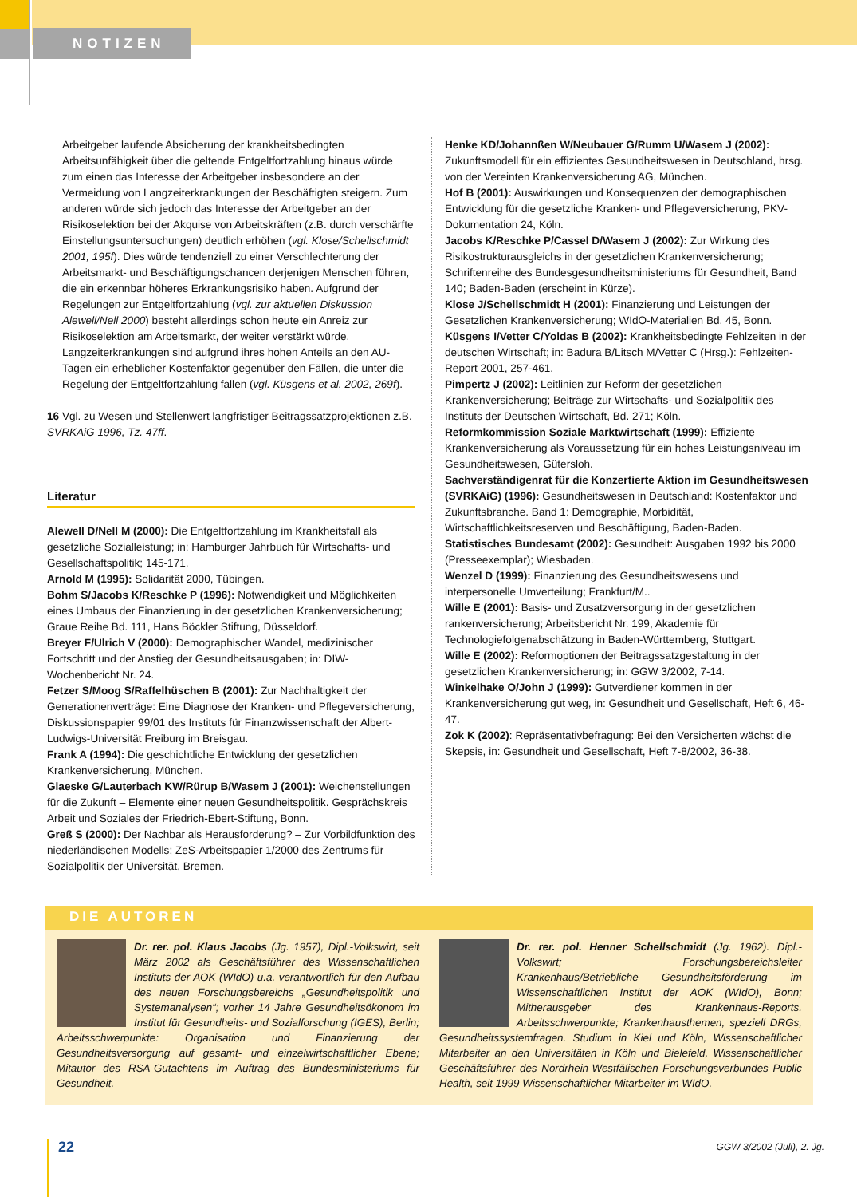NOTIZEN
Arbeitgeber laufende Absicherung der krankheitsbedingten Arbeitsunfähigkeit über die geltende Entgeltfortzahlung hinaus würde zum einen das Interesse der Arbeitgeber insbesondere an der Vermeidung von Langzeiterkrankungen der Beschäftigten steigern. Zum anderen würde sich jedoch das Interesse der Arbeitgeber an der Risikoselektion bei der Akquise von Arbeitskräften (z.B. durch verschärfte Einstellungsuntersuchungen) deutlich erhöhen (vgl. Klose/Schellschmidt 2001, 195f). Dies würde tendenziell zu einer Verschlechterung der Arbeitsmarkt- und Beschäftigungschancen derjenigen Menschen führen, die ein erkennbar höheres Erkrankungsrisiko haben. Aufgrund der Regelungen zur Entgeltfortzahlung (vgl. zur aktuellen Diskussion Alewell/Nell 2000) besteht allerdings schon heute ein Anreiz zur Risikoselektion am Arbeitsmarkt, der weiter verstärkt würde. Langzeiterkrankungen sind aufgrund ihres hohen Anteils an den AU-Tagen ein erheblicher Kostenfaktor gegenüber den Fällen, die unter die Regelung der Entgeltfortzahlung fallen (vgl. Küsgens et al. 2002, 269f).
16 Vgl. zu Wesen und Stellenwert langfristiger Beitragssatzprojektionen z.B. SVRKAiG 1996, Tz. 47ff.
Literatur
Alewell D/Nell M (2000): Die Entgeltfortzahlung im Krankheitsfall als gesetzliche Sozialleistung; in: Hamburger Jahrbuch für Wirtschafts- und Gesellschaftspolitik; 145-171.
Arnold M (1995): Solidarität 2000, Tübingen.
Bohm S/Jacobs K/Reschke P (1996): Notwendigkeit und Möglichkeiten eines Umbaus der Finanzierung in der gesetzlichen Krankenversicherung; Graue Reihe Bd. 111, Hans Böckler Stiftung, Düsseldorf.
Breyer F/Ulrich V (2000): Demographischer Wandel, medizinischer Fortschritt und der Anstieg der Gesundheitsausgaben; in: DIW-Wochenbericht Nr. 24.
Fetzer S/Moog S/Raffelhüschen B (2001): Zur Nachhaltigkeit der Generationenverträge: Eine Diagnose der Kranken- und Pflegeversicherung, Diskussionspapier 99/01 des Instituts für Finanzwissenschaft der Albert-Ludwigs-Universität Freiburg im Breisgau.
Frank A (1994): Die geschichtliche Entwicklung der gesetzlichen Krankenversicherung, München.
Glaeske G/Lauterbach KW/Rürup B/Wasem J (2001): Weichenstellungen für die Zukunft – Elemente einer neuen Gesundheitspolitik. Gesprächskreis Arbeit und Soziales der Friedrich-Ebert-Stiftung, Bonn.
Greß S (2000): Der Nachbar als Herausforderung? – Zur Vorbildfunktion des niederländischen Modells; ZeS-Arbeitspapier 1/2000 des Zentrums für Sozialpolitik der Universität, Bremen.
Henke KD/Johannßen W/Neubauer G/Rumm U/Wasem J (2002): Zukunftsmodell für ein effizientes Gesundheitswesen in Deutschland, hrsg. von der Vereinten Krankenversicherung AG, München.
Hof B (2001): Auswirkungen und Konsequenzen der demographischen Entwicklung für die gesetzliche Kranken- und Pflegeversicherung, PKV-Dokumentation 24, Köln.
Jacobs K/Reschke P/Cassel D/Wasem J (2002): Zur Wirkung des Risikostrukturausgleichs in der gesetzlichen Krankenversicherung; Schriftenreihe des Bundesgesundheitsministeriums für Gesundheit, Band 140; Baden-Baden (erscheint in Kürze).
Klose J/Schellschmidt H (2001): Finanzierung und Leistungen der Gesetzlichen Krankenversicherung; WIdO-Materialien Bd. 45, Bonn.
Küsgens I/Vetter C/Yoldas B (2002): Krankheitsbedingte Fehlzeiten in der deutschen Wirtschaft; in: Badura B/Litsch M/Vetter C (Hrsg.): Fehlzeiten-Report 2001, 257-461.
Pimpertz J (2002): Leitlinien zur Reform der gesetzlichen Krankenversicherung; Beiträge zur Wirtschafts- und Sozialpolitik des Instituts der Deutschen Wirtschaft, Bd. 271; Köln.
Reformkommission Soziale Marktwirtschaft (1999): Effiziente Krankenversicherung als Voraussetzung für ein hohes Leistungsniveau im Gesundheitswesen, Gütersloh.
Sachverständigenrat für die Konzertierte Aktion im Gesundheitswesen (SVRKAiG) (1996): Gesundheitswesen in Deutschland: Kostenfaktor und Zukunftsbranche. Band 1: Demographie, Morbidität, Wirtschaftlichkeitsreserven und Beschäftigung, Baden-Baden.
Statistisches Bundesamt (2002): Gesundheit: Ausgaben 1992 bis 2000 (Presseexemplar); Wiesbaden.
Wenzel D (1999): Finanzierung des Gesundheitswesens und interpersonelle Umverteilung; Frankfurt/M..
Wille E (2001): Basis- und Zusatzversorgung in der gesetzlichen rankenversicherung; Arbeitsbericht Nr. 199, Akademie für Technologiefolgenabschätzung in Baden-Württemberg, Stuttgart.
Wille E (2002): Reformoptionen der Beitragssatzgestaltung in der gesetzlichen Krankenversicherung; in: GGW 3/2002, 7-14.
Winkelhake O/John J (1999): Gutverdiener kommen in der Krankenversicherung gut weg, in: Gesundheit und Gesellschaft, Heft 6, 46-47.
Zok K (2002): Repräsentativbefragung: Bei den Versicherten wächst die Skepsis, in: Gesundheit und Gesellschaft, Heft 7-8/2002, 36-38.
DIE AUTOREN
Dr. rer. pol. Klaus Jacobs (Jg. 1957), Dipl.-Volkswirt, seit März 2002 als Geschäftsführer des Wissenschaftlichen Instituts der AOK (WIdO) u.a. verantwortlich für den Aufbau des neuen Forschungsbereichs „Gesundheitspolitik und Systemanalysen“; vorher 14 Jahre Gesundheitsökonom im Institut für Gesundheits- und Sozialforschung (IGES), Berlin; Arbeitsschwerpunkte: Organisation und Finanzierung der Gesundheitsversorgung auf gesamt- und einzelwirtschaftlicher Ebene; Mitautor des RSA-Gutachtens im Auftrag des Bundesministeriums für Gesundheit.
Dr. rer. pol. Henner Schellschmidt (Jg. 1962). Dipl.-Volkswirt; Forschungsbereichsleiter Krankenhaus/Betriebliche Gesundheitsförderung im Wissenschaftlichen Institut der AOK (WIdO), Bonn; Mitherausgeber des Krankenhaus-Reports. Arbeitsschwerpunkte; Krankenhausthemen, speziell DRGs, Gesundheitssystemfragen. Studium in Kiel und Köln, Wissenschaftlicher Mitarbeiter an den Universitäten in Köln und Bielefeld, Wissenschaftlicher Geschäftsführer des Nordrhein-Westfälischen Forschungsverbundes Public Health, seit 1999 Wissenschaftlicher Mitarbeiter im WIdO.
22 GGW 3/2002 (Juli), 2. Jg.